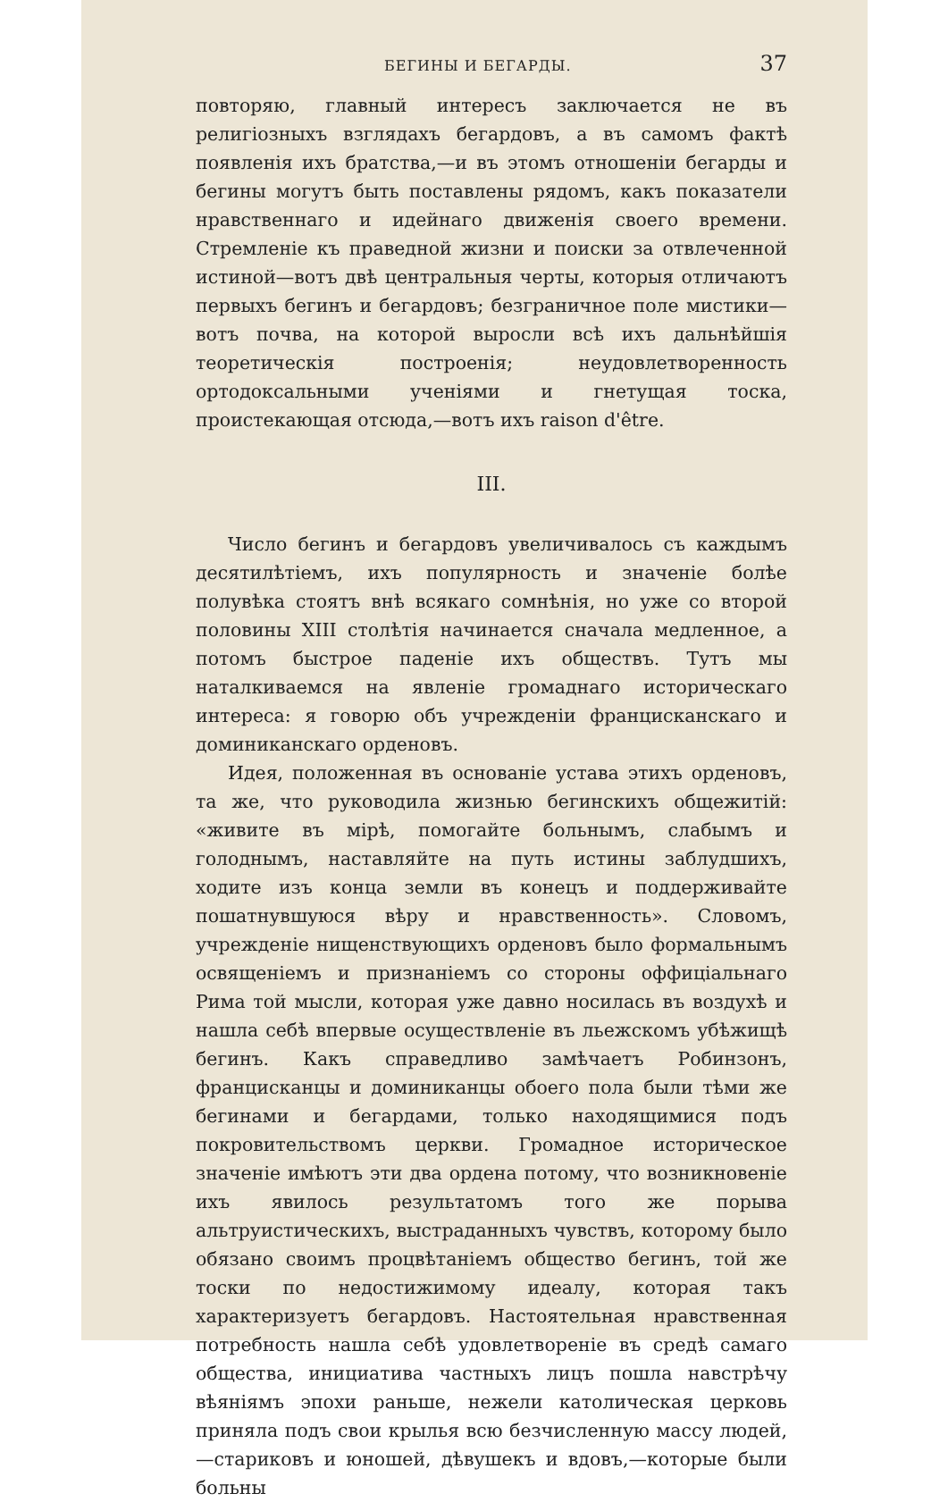БЕГИНЫ И БЕГАРДЫ. 37
повторяю, главный интересъ заключается не въ религiозныхъ взглядахъ бегардовъ, а въ самомъ фактѣ появленiя ихъ братства,—и въ этомъ отношенiи бегарды и бегины могутъ быть поставлены рядомъ, какъ показатели нравственнаго и идейнаго движенiя своего времени. Стремленiе къ праведной жизни и поиски за отвлеченной истиной—вотъ двѣ центральныя черты, которыя отличаютъ первыхъ бегинъ и бегардовъ; безграничное поле мистики—вотъ почва, на которой выросли всѣ ихъ дальнѣйшiя теоретическiя построенiя; неудовлетворенность ортодоксальными ученiями и гнетущая тоска, проистекающая отсюда,—вотъ ихъ raison d'être.
III.
Число бегинъ и бегардовъ увеличивалось съ каждымъ десятилѣтiемъ, ихъ популярность и значенiе болѣе полувѣка стоятъ внѣ всякаго сомнѣнiя, но уже со второй половины XIII столѣтiя начинается сначала медленное, а потомъ быстрое паденiе ихъ обществъ. Тутъ мы наталкиваемся на явленiе громаднаго историческаго интереса: я говорю объ учрежденiи францисканскаго и доминиканскаго орденовъ.
Идея, положенная въ основанiе устава этихъ орденовъ, та же, что руководила жизнью бегинскихъ общежитiй: «живите въ мiрѣ, помогайте больнымъ, слабымъ и голоднымъ, наставляйте на путь истины заблудшихъ, ходите изъ конца земли въ конецъ и поддерживайте пошатнувшуюся вѣру и нравственность». Словомъ, учрежденiе нищенствующихъ орденовъ было формальнымъ освященiемъ и признанiемъ со стороны оффицiальнаго Рима той мысли, которая уже давно носилась въ воздухѣ и нашла себѣ впервые осуществленiе въ льежскомъ убѣжищѣ бегинъ. Какъ справедливо замѣчаетъ Робинзонъ, францисканцы и доминиканцы обоего пола были тѣми же бегинами и бегардами, только находящимися подъ покровительствомъ церкви. Громадное историческое значенiе имѣютъ эти два ордена потому, что возникновенiе ихъ явилось результатомъ того же порыва альтруистическихъ, выстраданныхъ чувствъ, которому было обязано своимъ процвѣтанiемъ общество бегинъ, той же тоски по недостижимому идеалу, которая такъ характеризуетъ бегардовъ. Настоятельная нравственная потребность нашла себѣ удовлетворенiе въ средѣ самаго общества, инициатива частныхъ лицъ пошла навстрѣчу вѣянiямъ эпохи раньше, нежели католическая церковь приняла подъ свои крылья всю безчисленную массу людей,—стариковъ и юношей, дѣвушекъ и вдовъ,—которые были больны